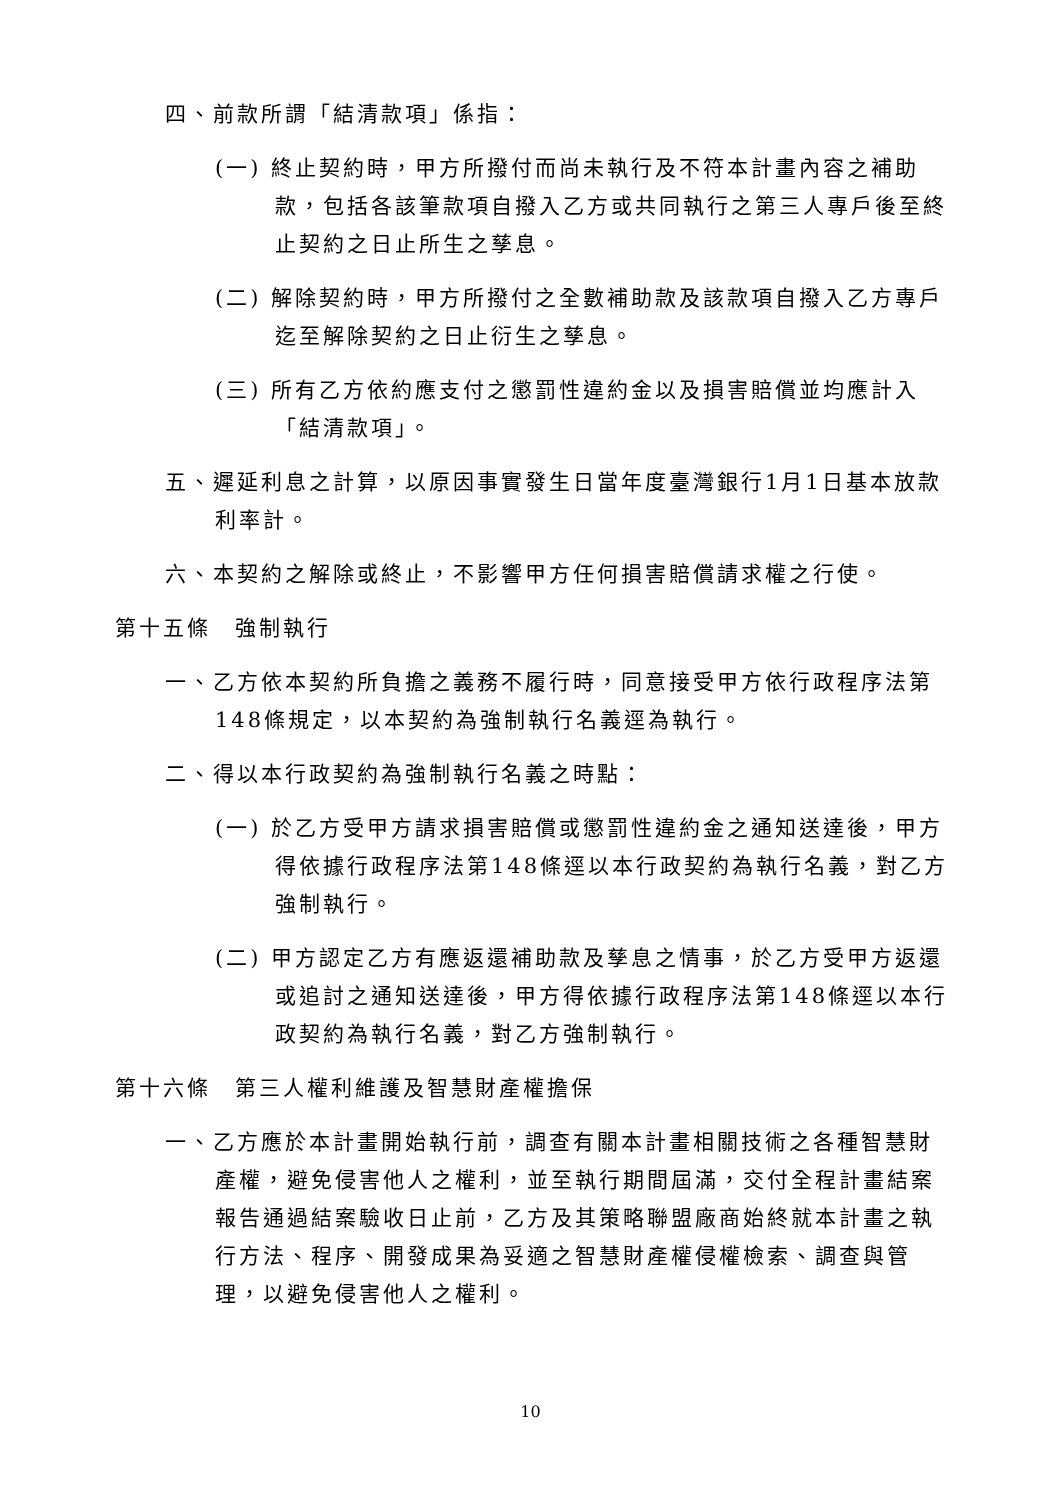四、前款所謂「結清款項」係指：
(一) 終止契約時，甲方所撥付而尚未執行及不符本計畫內容之補助款，包括各該筆款項自撥入乙方或共同執行之第三人專戶後至終止契約之日止所生之孳息。
(二) 解除契約時，甲方所撥付之全數補助款及該款項自撥入乙方專戶迄至解除契約之日止衍生之孳息。
(三) 所有乙方依約應支付之懲罰性違約金以及損害賠償並均應計入「結清款項」。
五、遲延利息之計算，以原因事實發生日當年度臺灣銀行1月1日基本放款利率計。
六、本契約之解除或終止，不影響甲方任何損害賠償請求權之行使。
第十五條　強制執行
一、乙方依本契約所負擔之義務不履行時，同意接受甲方依行政程序法第148條規定，以本契約為強制執行名義逕為執行。
二、得以本行政契約為強制執行名義之時點：
(一) 於乙方受甲方請求損害賠償或懲罰性違約金之通知送達後，甲方得依據行政程序法第148條逕以本行政契約為執行名義，對乙方強制執行。
(二) 甲方認定乙方有應返還補助款及孳息之情事，於乙方受甲方返還或追討之通知送達後，甲方得依據行政程序法第148條逕以本行政契約為執行名義，對乙方強制執行。
第十六條　第三人權利維護及智慧財產權擔保
一、乙方應於本計畫開始執行前，調查有關本計畫相關技術之各種智慧財產權，避免侵害他人之權利，並至執行期間屆滿，交付全程計畫結案報告通過結案驗收日止前，乙方及其策略聯盟廠商始終就本計畫之執行方法、程序、開發成果為妥適之智慧財產權侵權檢索、調查與管理，以避免侵害他人之權利。
10